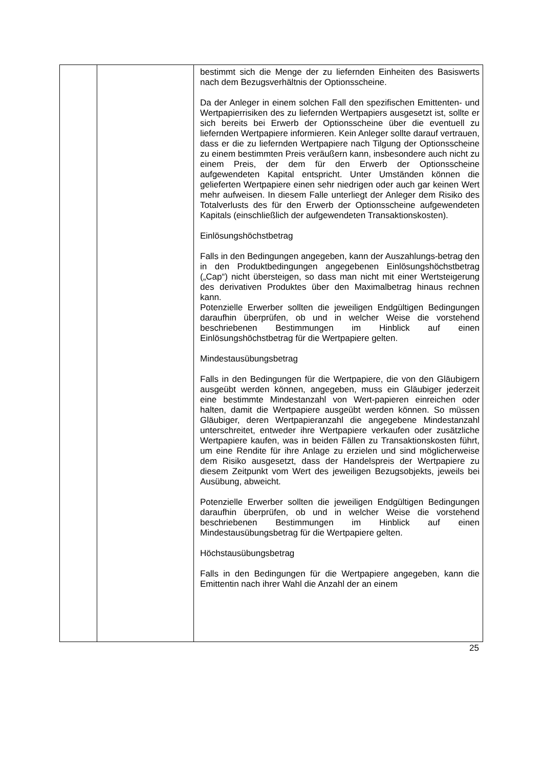| | | bestimmt sich die Menge der zu liefernden Einheiten des Basiswerts nach dem Bezugsverhältnis der Optionsscheine. Da der Anleger in einem solchen Fall den spezifischen Emittenten- und Wertpapierrisiken des zu liefernden Wertpapiers ausgesetzt ist, sollte er sich bereits bei Erwerb der Optionsscheine über die eventuell zu liefernden Wertpapiere informieren. Kein Anleger sollte darauf vertrauen, dass er die zu liefernden Wertpapiere nach Tilgung der Optionsscheine zu einem bestimmten Preis veräußern kann, insbesondere auch nicht zu einem Preis, der dem für den Erwerb der Optionsscheine aufgewendeten Kapital entspricht. Unter Umständen können die gelieferten Wertpapiere einen sehr niedrigen oder auch gar keinen Wert mehr aufweisen. In diesem Falle unterliegt der Anleger dem Risiko des Totalverlusts des für den Erwerb der Optionsscheine aufgewendeten Kapitals (einschließlich der aufgewendeten Transaktionskosten). Einlösungshöchstbetrag Falls in den Bedingungen angegeben, kann der Auszahlungs-betrag den in den Produktbedingungen angegebenen Einlösungshöchstbetrag („Cap“) nicht übersteigen, so dass man nicht mit einer Wertsteigerung des derivativen Produktes über den Maximalbetrag hinaus rechnen kann. Potenzielle Erwerber sollten die jeweiligen Endgültigen Bedingungen daraufhin überprüfen, ob und in welcher Weise die vorstehend beschriebenen Bestimmungen im Hinblick auf einen Einlösungshöchstbetrag für die Wertpapiere gelten. Mindestausübungsbetrag Falls in den Bedingungen für die Wertpapiere, die von den Gläubigern ausgeübt werden können, angegeben, muss ein Gläubiger jederzeit eine bestimmte Mindestanzahl von Wert-papieren einreichen oder halten, damit die Wertpapiere ausgeübt werden können. So müssen Gläubiger, deren Wertpapieranzahl die angegebene Mindestanzahl unterschreitet, entweder ihre Wertpapiere verkaufen oder zusätzliche Wertpapiere kaufen, was in beiden Fällen zu Transaktionskosten führt, um eine Rendite für ihre Anlage zu erzielen und sind möglicherweise dem Risiko ausgesetzt, dass der Handelspreis der Wertpapiere zu diesem Zeitpunkt vom Wert des jeweiligen Bezugsobjekts, jeweils bei Ausübung, abweicht. Potenzielle Erwerber sollten die jeweiligen Endgültigen Bedingungen daraufhin überprüfen, ob und in welcher Weise die vorstehend beschriebenen Bestimmungen im Hinblick auf einen Mindestausübungsbetrag für die Wertpapiere gelten. Höchstausübungsbetrag Falls in den Bedingungen für die Wertpapiere angegeben, kann die Emittentin nach ihrer Wahl die Anzahl der an einem |
25